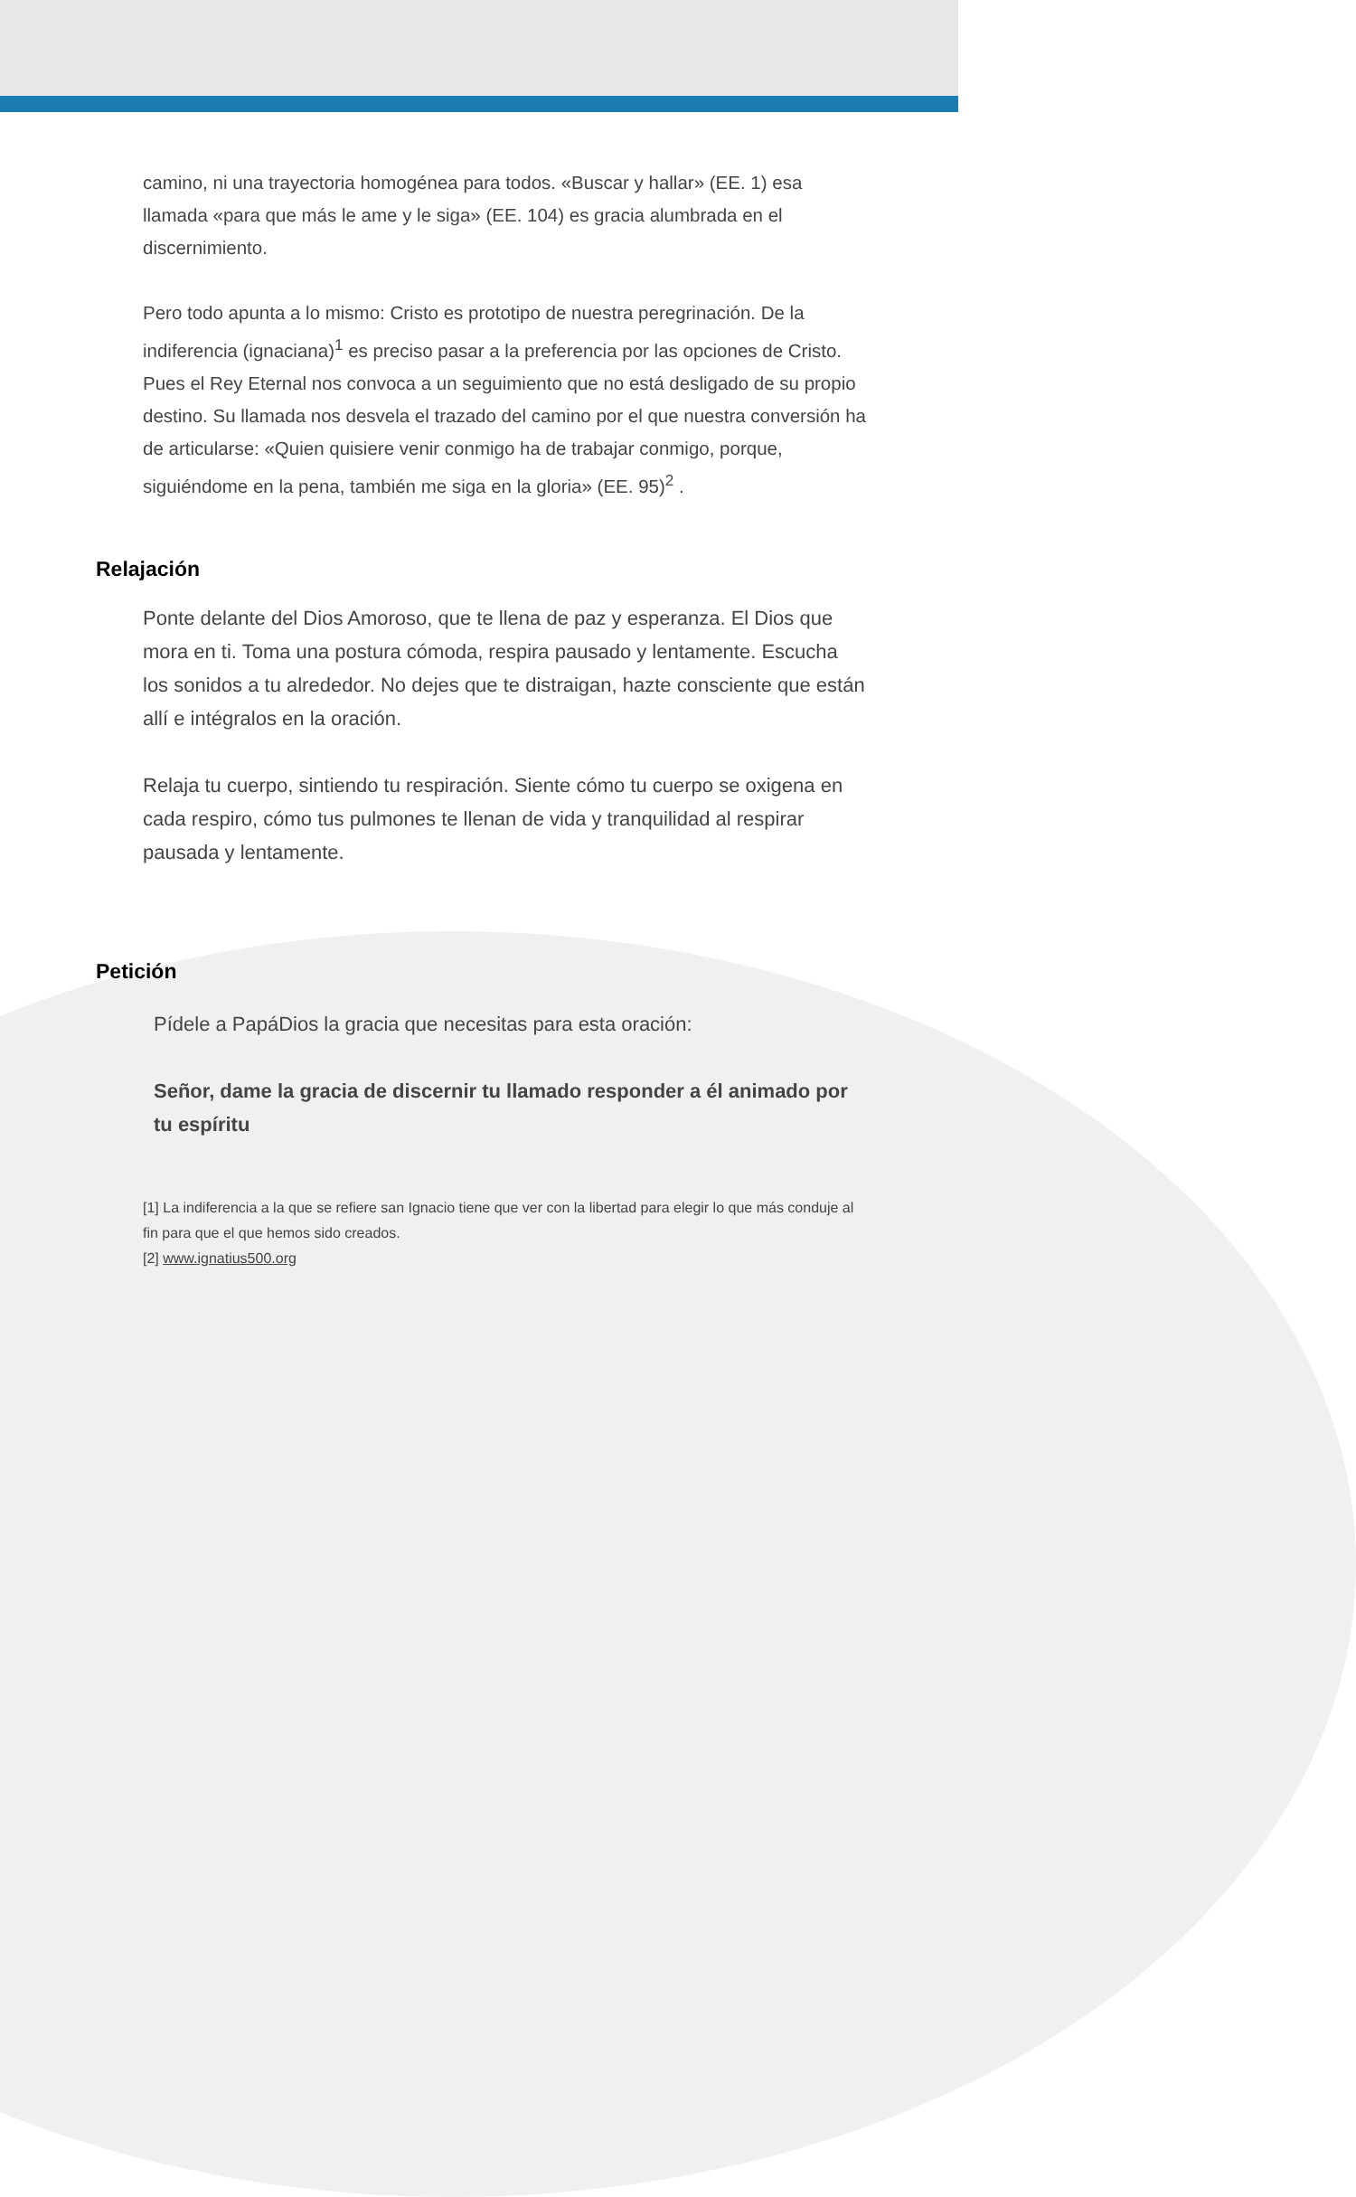camino, ni una trayectoria homogénea para todos. «Buscar y hallar» (EE. 1) esa llamada «para que más le ame y le siga» (EE. 104) es gracia alumbrada en el discernimiento.
Pero todo apunta a lo mismo: Cristo es prototipo de nuestra peregrinación. De la indiferencia (ignaciana)<sup>1</sup> es preciso pasar a la preferencia por las opciones de Cristo. Pues el Rey Eternal nos convoca a un seguimiento que no está desligado de su propio destino. Su llamada nos desvela el trazado del camino por el que nuestra conversión ha de articularse: «Quien quisiere venir conmigo ha de trabajar conmigo, porque, siguiéndome en la pena, también me siga en la gloria» (EE. 95)<sup>2</sup> .
Relajación
Ponte delante del Dios Amoroso, que te llena de paz y esperanza. El Dios que mora en ti. Toma una postura cómoda, respira pausado y lentamente. Escucha los sonidos a tu alrededor. No dejes que te distraigan, hazte consciente que están allí e intégralos en la oración.
Relaja tu cuerpo, sintiendo tu respiración. Siente cómo tu cuerpo se oxigena en cada respiro, cómo tus pulmones te llenan de vida y tranquilidad al respirar pausada y lentamente.
Petición
Pídele a PapáDios la gracia que necesitas para esta oración:
Señor, dame la gracia de discernir tu llamado responder a él animado por tu espíritu
[1] La indiferencia a la que se refiere san Ignacio tiene que ver con la libertad para elegir lo que más conduje al fin para que el que hemos sido creados.
[2] www.ignatius500.org